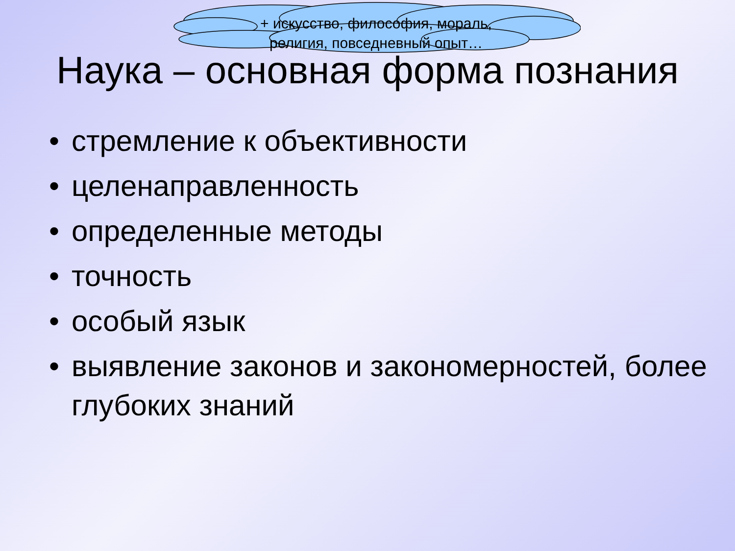+ искусство, философия, мораль, религия, повседневный опыт…
Наука – основная форма познания
• стремление к объективности
• целенаправленность
• определенные методы
• точность
• особый язык
• выявление законов и закономерностей, более глубоких знаний